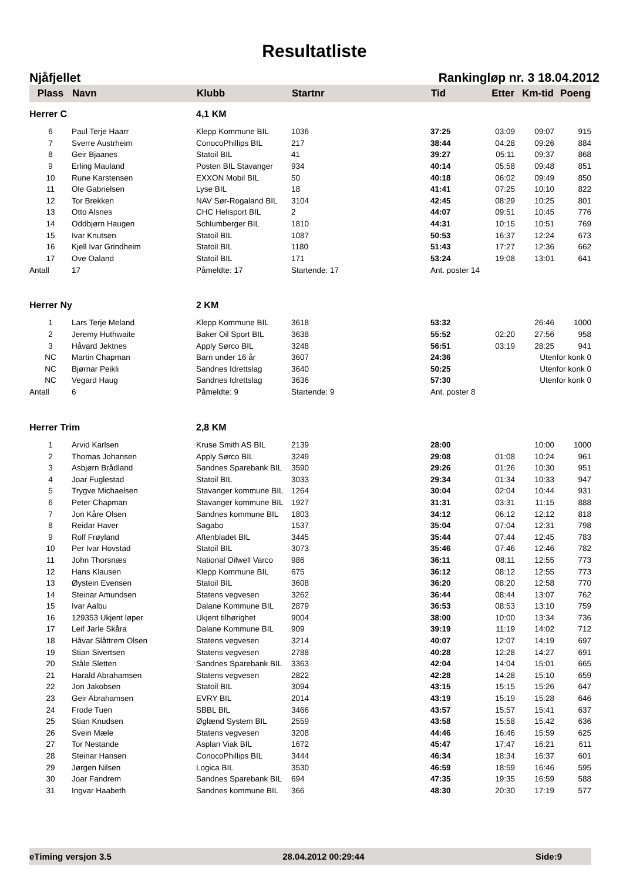Resultatliste
Njåfjellet Rankingløp nr. 3 18.04.2012
| Plass | Navn | Klubb | Startnr | Tid | Etter | Km-tid | Poeng |
| --- | --- | --- | --- | --- | --- | --- | --- |
| Herrer C | | 4,1 KM | | | | | |
| 6 | Paul Terje Haarr | Klepp Kommune BIL | 1036 | 37:25 | 03:09 | 09:07 | 915 |
| 7 | Sverre Austrheim | ConocoPhillips BIL | 217 | 38:44 | 04:28 | 09:26 | 884 |
| 8 | Geir Bjaanes | Statoil BIL | 41 | 39:27 | 05:11 | 09:37 | 868 |
| 9 | Erling Mauland | Posten BIL Stavanger | 934 | 40:14 | 05:58 | 09:48 | 851 |
| 10 | Rune Karstensen | EXXON Mobil BIL | 50 | 40:18 | 06:02 | 09:49 | 850 |
| 11 | Ole Gabrielsen | Lyse BIL | 18 | 41:41 | 07:25 | 10:10 | 822 |
| 12 | Tor Brekken | NAV Sør-Rogaland BIL | 3104 | 42:45 | 08:29 | 10:25 | 801 |
| 13 | Otto Alsnes | CHC Helisport BIL | 2 | 44:07 | 09:51 | 10:45 | 776 |
| 14 | Oddbjørn Haugen | Schlumberger BIL | 1810 | 44:31 | 10:15 | 10:51 | 769 |
| 15 | Ivar Knutsen | Statoil BIL | 1087 | 50:53 | 16:37 | 12:24 | 673 |
| 16 | Kjell Ivar Grindheim | Statoil BIL | 1180 | 51:43 | 17:27 | 12:36 | 662 |
| 17 | Ove Oaland | Statoil BIL | 171 | 53:24 | 19:08 | 13:01 | 641 |
| Antall | 17 | Påmeldte: 17 | Startende: 17 | Ant. poster 14 | | | |
| Herrer Ny | | 2 KM | | | | | |
| 1 | Lars Terje Meland | Klepp Kommune BIL | 3618 | 53:32 | | 26:46 | 1000 |
| 2 | Jeremy Huthwaite | Baker Oil Sport BIL | 3638 | 55:52 | 02:20 | 27:56 | 958 |
| 3 | Håvard Jektnes | Apply Sørco BIL | 3248 | 56:51 | 03:19 | 28:25 | 941 |
| NC | Martin Chapman | Barn under 16 år | 3607 | 24:36 | | Utenfor konk 0 | |
| NC | Bjørnar Peikli | Sandnes Idrettslag | 3640 | 50:25 | | Utenfor konk 0 | |
| NC | Vegard Haug | Sandnes Idrettslag | 3636 | 57:30 | | Utenfor konk 0 | |
| Antall | 6 | Påmeldte: 9 | Startende: 9 | Ant. poster 8 | | | |
| Herrer Trim | | 2,8 KM | | | | | |
| 1 | Arvid Karlsen | Kruse Smith AS BIL | 2139 | 28:00 | | 10:00 | 1000 |
| 2 | Thomas Johansen | Apply Sørco BIL | 3249 | 29:08 | 01:08 | 10:24 | 961 |
| 3 | Asbjørn Brådland | Sandnes Sparebank BIL | 3590 | 29:26 | 01:26 | 10:30 | 951 |
| 4 | Joar Fuglestad | Statoil BIL | 3033 | 29:34 | 01:34 | 10:33 | 947 |
| 5 | Trygve Michaelsen | Stavanger kommune BIL | 1264 | 30:04 | 02:04 | 10:44 | 931 |
| 6 | Peter Chapman | Stavanger kommune BIL | 1927 | 31:31 | 03:31 | 11:15 | 888 |
| 7 | Jon Kåre Olsen | Sandnes kommune BIL | 1803 | 34:12 | 06:12 | 12:12 | 818 |
| 8 | Reidar Haver | Sagabo | 1537 | 35:04 | 07:04 | 12:31 | 798 |
| 9 | Rolf Frøyland | Aftenbladet BIL | 3445 | 35:44 | 07:44 | 12:45 | 783 |
| 10 | Per Ivar Hovstad | Statoil BIL | 3073 | 35:46 | 07:46 | 12:46 | 782 |
| 11 | John Thorsnæs | National Oilwell Varco | 986 | 36:11 | 08:11 | 12:55 | 773 |
| 12 | Hans Klausen | Klepp Kommune BIL | 675 | 36:12 | 08:12 | 12:55 | 773 |
| 13 | Øystein Evensen | Statoil BIL | 3608 | 36:20 | 08:20 | 12:58 | 770 |
| 14 | Steinar Amundsen | Statens vegvesen | 3262 | 36:44 | 08:44 | 13:07 | 762 |
| 15 | Ivar Aalbu | Dalane Kommune BIL | 2879 | 36:53 | 08:53 | 13:10 | 759 |
| 16 | 129353 Ukjent løper | Ukjent tilhørighet | 9004 | 38:00 | 10:00 | 13:34 | 736 |
| 17 | Leif Jarle Skåra | Dalane Kommune BIL | 909 | 39:19 | 11:19 | 14:02 | 712 |
| 18 | Håvar Slåttrem Olsen | Statens vegvesen | 3214 | 40:07 | 12:07 | 14:19 | 697 |
| 19 | Stian Sivertsen | Statens vegvesen | 2788 | 40:28 | 12:28 | 14:27 | 691 |
| 20 | Ståle Sletten | Sandnes Sparebank BIL | 3363 | 42:04 | 14:04 | 15:01 | 665 |
| 21 | Harald Abrahamsen | Statens vegvesen | 2822 | 42:28 | 14:28 | 15:10 | 659 |
| 22 | Jon Jakobsen | Statoil BIL | 3094 | 43:15 | 15:15 | 15:26 | 647 |
| 23 | Geir Abrahamsen | EVRY BIL | 2014 | 43:19 | 15:19 | 15:28 | 646 |
| 24 | Frode Tuen | SBBL BIL | 3466 | 43:57 | 15:57 | 15:41 | 637 |
| 25 | Stian Knudsen | Øglænd System BIL | 2559 | 43:58 | 15:58 | 15:42 | 636 |
| 26 | Svein Mæle | Statens vegvesen | 3208 | 44:46 | 16:46 | 15:59 | 625 |
| 27 | Tor Nestande | Asplan Viak BIL | 1672 | 45:47 | 17:47 | 16:21 | 611 |
| 28 | Steinar Hansen | ConocoPhillips BIL | 3444 | 46:34 | 18:34 | 16:37 | 601 |
| 29 | Jørgen Nilsen | Logica BIL | 3530 | 46:59 | 18:59 | 16:46 | 595 |
| 30 | Joar Fandrem | Sandnes Sparebank BIL | 694 | 47:35 | 19:35 | 16:59 | 588 |
| 31 | Ingvar Haabeth | Sandnes kommune BIL | 366 | 48:30 | 20:30 | 17:19 | 577 |
eTiming versjon 3.5 28.04.2012 00:29:44 Side:9